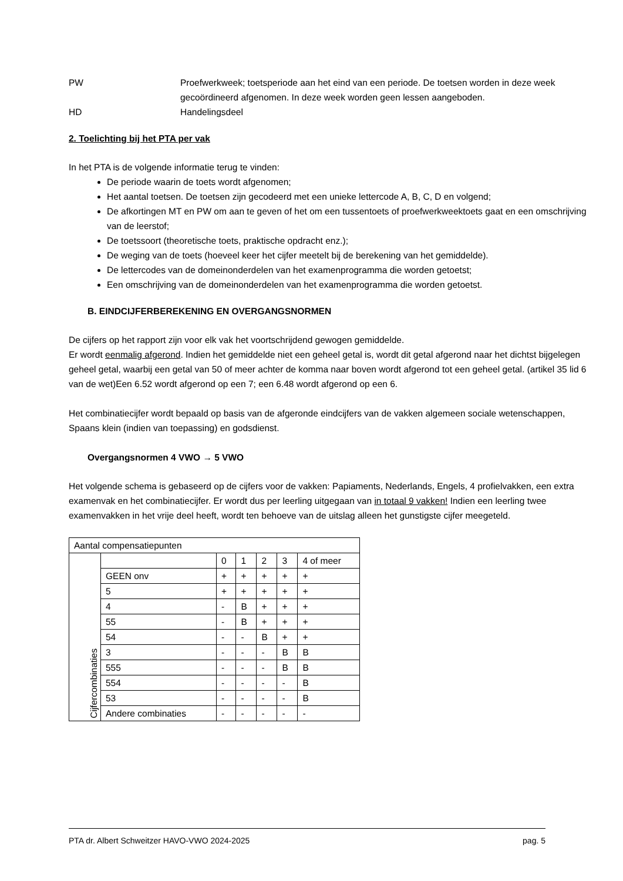PW Proefwerkweek; toetsperiode aan het eind van een periode. De toetsen worden in deze week gecoördineerd afgenomen. In deze week worden geen lessen aangeboden.
HD Handelingsdeel
2. Toelichting bij het PTA per vak
In het PTA is de volgende informatie terug te vinden:
De periode waarin de toets wordt afgenomen;
Het aantal toetsen. De toetsen zijn gecodeerd met een unieke lettercode A, B, C, D en volgend;
De afkortingen MT en PW om aan te geven of het om een tussentoets of proefwerkweektoets gaat en een omschrijving van de leerstof;
De toetssoort (theoretische toets, praktische opdracht enz.);
De weging van de toets (hoeveel keer het cijfer meetelt bij de berekening van het gemiddelde).
De lettercodes van de domeinonderdelen van het examenprogramma die worden getoetst;
Een omschrijving van de domeinonderdelen van het examenprogramma die worden getoetst.
B. EINDCIJFERBEREKENING EN OVERGANGSNORMEN
De cijfers op het rapport zijn voor elk vak het voortschrijdend gewogen gemiddelde.
Er wordt eenmalig afgerond. Indien het gemiddelde niet een geheel getal is, wordt dit getal afgerond naar het dichtst bijgelegen geheel getal, waarbij een getal van 50 of meer achter de komma naar boven wordt afgerond tot een geheel getal. (artikel 35 lid 6 van de wet)Een 6.52 wordt afgerond op een 7; een 6.48 wordt afgerond op een 6.
Het combinatiecijfer wordt bepaald op basis van de afgeronde eindcijfers van de vakken algemeen sociale wetenschappen, Spaans klein (indien van toepassing) en godsdienst.
Overgangsnormen 4 VWO → 5 VWO
Het volgende schema is gebaseerd op de cijfers voor de vakken: Papiaments, Nederlands, Engels, 4 profielvakken, een extra examenvak en het combinatiecijfer. Er wordt dus per leerling uitgegaan van in totaal 9 vakken! Indien een leerling twee examenvakken in het vrije deel heeft, wordt ten behoeve van de uitslag alleen het gunstigste cijfer meegeteld.
| Aantal compensatiepunten | | | | | | |
| Cijfercombinaties | | 0 | 1 | 2 | 3 | 4 of meer |
| | GEEN onv | + | + | + | + | + |
| | 5 | + | + | + | + | + |
| | 4 | - | B | + | + | + |
| | 55 | - | B | + | + | + |
| | 54 | - | - | B | + | + |
| | 3 | - | - | - | B | B |
| | 555 | - | - | - | B | B |
| | 554 | - | - | - | - | B |
| | 53 | - | - | - | - | B |
| | Andere combinaties | - | - | - | - | - |
PTA dr. Albert Schweitzer HAVO-VWO 2024-2025 pag. 5